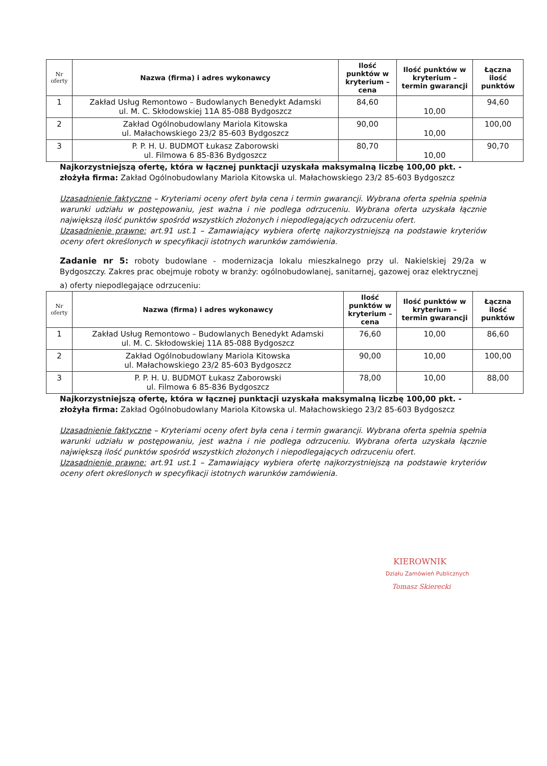| Nr oferty | Nazwa (firma) i adres wykonawcy | Ilość punktów w kryterium – cena | Ilość punktów w kryterium – termin gwarancji | Łączna ilość punktów |
| --- | --- | --- | --- | --- |
| 1 | Zakład Usług Remontowo – Budowlanych Benedykt Adamski ul. M. C. Skłodowskiej 11A 85-088 Bydgoszcz | 84,60 | 10,00 | 94,60 |
| 2 | Zakład Ogólnobudowlany Mariola Kitowska ul. Małachowskiego 23/2 85-603 Bydgoszcz | 90,00 | 10,00 | 100,00 |
| 3 | P. P. H. U. BUDMOT Łukasz Zaborowski ul. Filmowa 6 85-836 Bydgoszcz | 80,70 | 10,00 | 90,70 |
Najkorzystniejszą ofertę, która w łącznej punktacji uzyskała maksymalną liczbę 100,00 pkt. - złożyła firma: Zakład Ogólnobudowlany Mariola Kitowska ul. Małachowskiego 23/2 85-603 Bydgoszcz
Uzasadnienie faktyczne – Kryteriami oceny ofert była cena i termin gwarancji. Wybrana oferta spełnia spełnia warunki udziału w postępowaniu, jest ważna i nie podlega odrzuceniu. Wybrana oferta uzyskała łącznie największą ilość punktów spośród wszystkich złożonych i niepodlegających odrzuceniu ofert.
Uzasadnienie prawne: art.91 ust.1 – Zamawiający wybiera ofertę najkorzystniejszą na podstawie kryteriów oceny ofert określonych w specyfikacji istotnych warunków zamówienia.
Zadanie nr 5: roboty budowlane - modernizacja lokalu mieszkalnego przy ul. Nakielskiej 29/2a w Bydgoszczy. Zakres prac obejmuje roboty w branży: ogólnobudowlanej, sanitarnej, gazowej oraz elektrycznej
a) oferty niepodlegające odrzuceniu:
| Nr oferty | Nazwa (firma) i adres wykonawcy | Ilość punktów w kryterium – cena | Ilość punktów w kryterium – termin gwarancji | Łączna ilość punktów |
| --- | --- | --- | --- | --- |
| 1 | Zakład Usług Remontowo – Budowlanych Benedykt Adamski ul. M. C. Skłodowskiej 11A 85-088 Bydgoszcz | 76,60 | 10,00 | 86,60 |
| 2 | Zakład Ogólnobudowlany Mariola Kitowska ul. Małachowskiego 23/2 85-603 Bydgoszcz | 90,00 | 10,00 | 100,00 |
| 3 | P. P. H. U. BUDMOT Łukasz Zaborowski ul. Filmowa 6 85-836 Bydgoszcz | 78,00 | 10,00 | 88,00 |
Najkorzystniejszą ofertę, która w łącznej punktacji uzyskała maksymalną liczbę 100,00 pkt. - złożyła firma: Zakład Ogólnobudowlany Mariola Kitowska ul. Małachowskiego 23/2 85-603 Bydgoszcz
Uzasadnienie faktyczne – Kryteriami oceny ofert była cena i termin gwarancji. Wybrana oferta spełnia spełnia warunki udziału w postępowaniu, jest ważna i nie podlega odrzuceniu. Wybrana oferta uzyskała łącznie największą ilość punktów spośród wszystkich złożonych i niepodlegających odrzuceniu ofert.
Uzasadnienie prawne: art.91 ust.1 – Zamawiający wybiera ofertę najkorzystniejszą na podstawie kryteriów oceny ofert określonych w specyfikacji istotnych warunków zamówienia.
KIEROWNIK
Działu Zamówień Publicznych
Tomasz Skierecki